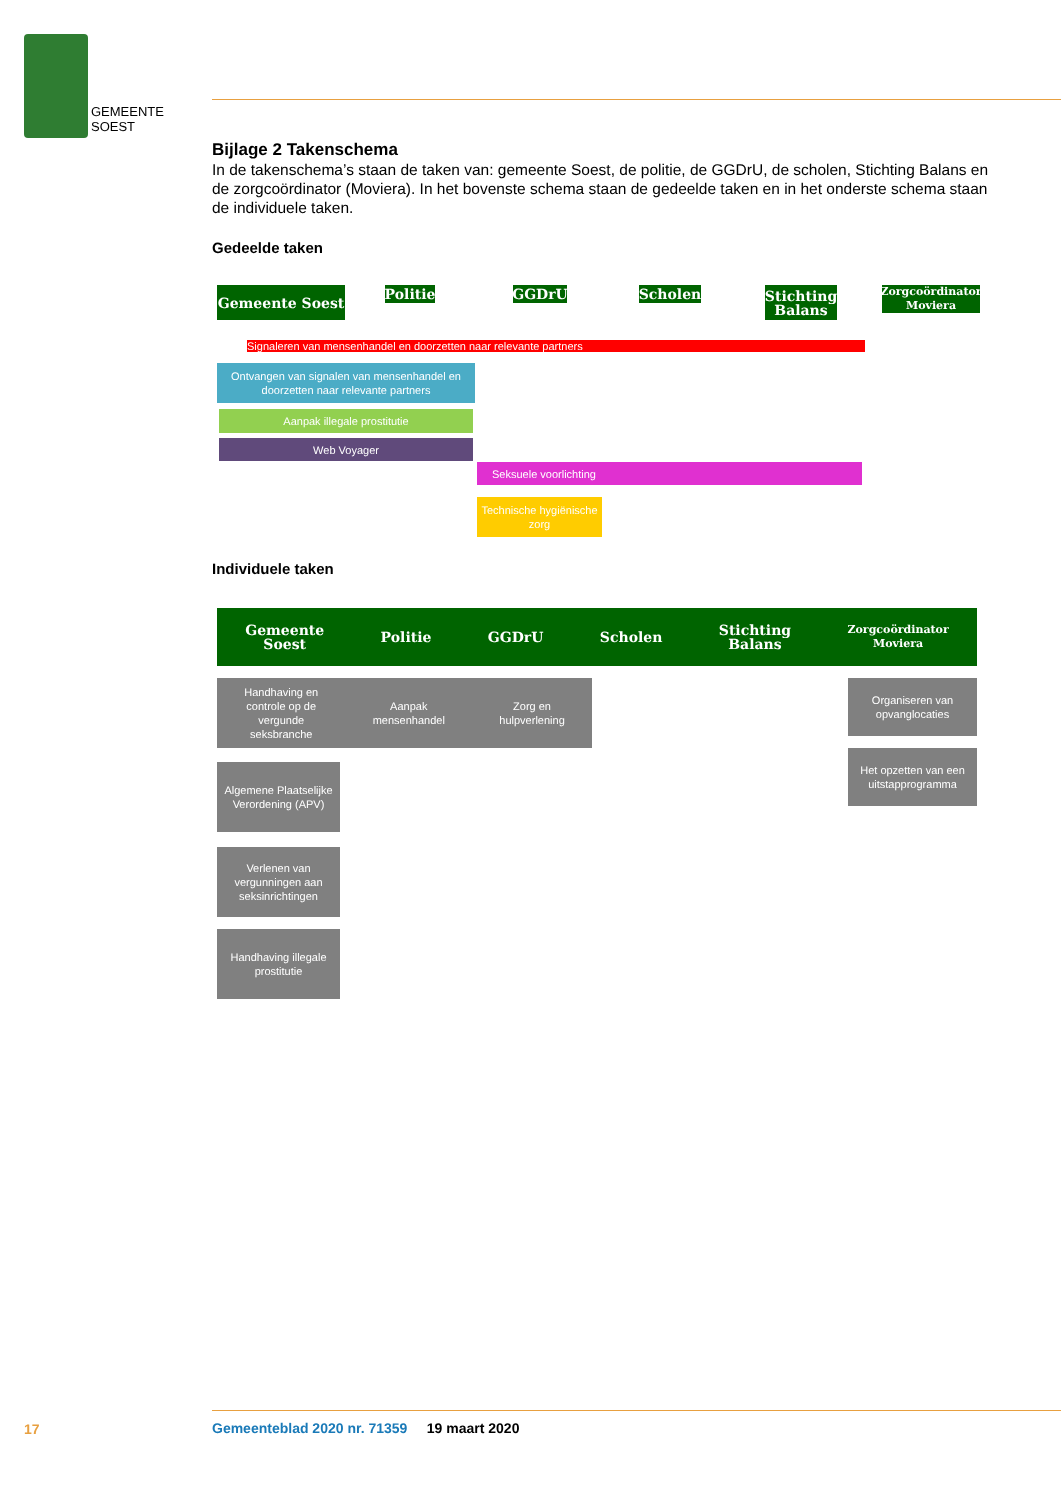GEMEENTE
SOEST
Bijlage 2 Takenschema
In de takenschema’s staan de taken van: gemeente Soest, de politie, de GGDrU, de scholen, Stichting Balans en de zorgcoördinator (Moviera). In het bovenste schema staan de gedeelde taken en in het onderste schema staan de individuele taken.
Gedeelde taken
Gemeente Soest
Politie
GGDrU Scholen
Stichting Balans
Zorgcoördinator Moviera
Signaleren van mensenhandel en doorzetten naar relevante partners
Ontvangen van signalen van mensenhandel en doorzetten naar relevante partners
Aanpak illegale prostitutie
Web Voyager
Seksuele voorlichting
Technische hygiënische zorg
Individuele taken
Gemeente
Soest Politie GGDrU Scholen Stichting
Balans Zorgcoördinator
Moviera
Handhaving en
controle op de
vergunde
seksbranche Aanpak
mensenhandel Zorg en
hulpverlening
Organiseren van opvanglocaties
Het opzetten van een uitstapprogramma
Algemene Plaatselijke Verordening (APV)
Verlenen van vergunningen aan seksinrichtingen
Handhaving illegale prostitutie
17
Gemeenteblad 2020 nr. 71359 19 maart 2020